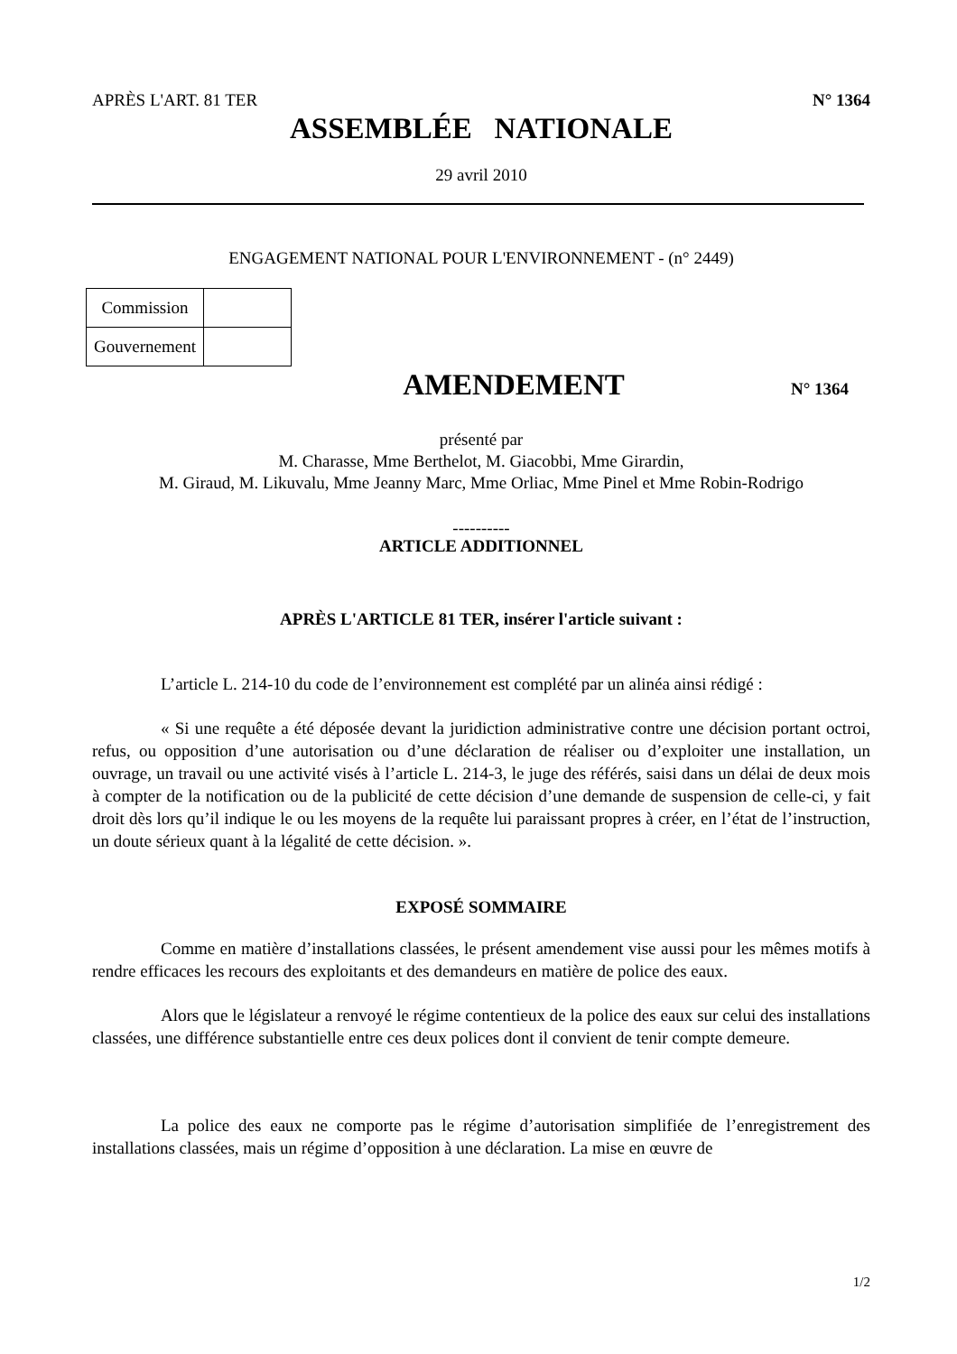APRÈS L'ART. 81 TER N° 1364
ASSEMBLÉE NATIONALE
29 avril 2010
ENGAGEMENT NATIONAL POUR L'ENVIRONNEMENT - (n° 2449)
| Commission | |
| Gouvernement | |
AMENDEMENT
N° 1364
présenté par
M. Charasse, Mme Berthelot, M. Giacobbi, Mme Girardin,
M. Giraud, M. Likuvalu, Mme Jeanny Marc, Mme Orliac, Mme Pinel et Mme Robin-Rodrigo
----------
ARTICLE ADDITIONNEL
APRÈS L'ARTICLE 81 TER, insérer l'article suivant :
L’article L. 214-10 du code de l’environnement est complété par un alinéa ainsi rédigé :
« Si une requête a été déposée devant la juridiction administrative contre une décision portant octroi, refus, ou opposition d’une autorisation ou d’une déclaration de réaliser ou d’exploiter une installation, un ouvrage, un travail ou une activité visés à l’article L. 214-3, le juge des référés, saisi dans un délai de deux mois à compter de la notification ou de la publicité de cette décision d’une demande de suspension de celle-ci, y fait droit dès lors qu’il indique le ou les moyens de la requête lui paraissant propres à créer, en l’état de l’instruction, un doute sérieux quant à la légalité de cette décision. ».
EXPOSÉ SOMMAIRE
Comme en matière d’installations classées, le présent amendement vise aussi pour les mêmes motifs à rendre efficaces les recours des exploitants et des demandeurs en matière de police des eaux.
Alors que le législateur a renvoyé le régime contentieux de la police des eaux sur celui des installations classées, une différence substantielle entre ces deux polices dont il convient de tenir compte demeure.
La police des eaux ne comporte pas le régime d’autorisation simplifiée de l’enregistrement des installations classées, mais un régime d’opposition à une déclaration. La mise en œuvre de
1/2